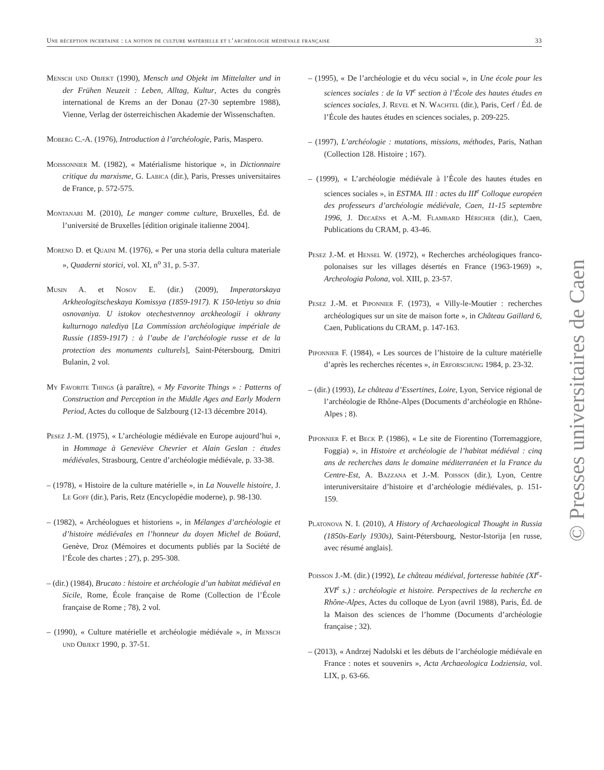Une réception incertaine : la notion de culture matérielle et l’archéologie médiévale française 33
Mensch und Objekt (1990), Mensch und Objekt im Mittelalter und in der Frühen Neuzeit : Leben, Alltag, Kultur, Actes du congrès international de Krems an der Donau (27-30 septembre 1988), Vienne, Verlag der österreichischen Akademie der Wissenschaften.
Moberg C.-A. (1976), Introduction à l’archéologie, Paris, Maspero.
Moissonnier M. (1982), « Matérialisme historique », in Dictionnaire critique du marxisme, G. Labica (dir.), Paris, Presses universitaires de France, p. 572-575.
Montanari M. (2010), Le manger comme culture, Bruxelles, Éd. de l’université de Bruxelles [édition originale italienne 2004].
Moreno D. et Quaini M. (1976), « Per una storia della cultura materiale », Quaderni storici, vol. XI, n<sup>o</sup> 31, p. 5-37.
Musin A. et Nosov E. (dir.) (2009), Imperatorskaya Arkheologitscheskaya Komissya (1859-1917). K 150-letiyu so dnia osnovaniya. U istokov otechestvennoy arckheologii i okhrany kulturnogo nalediya [La Commission archéologique impériale de Russie (1859-1917) : à l’aube de l’archéologie russe et de la protection des monuments culturels], Saint-Pétersbourg, Dmitri Bulanin, 2 vol.
My Favorite Things (à paraître), « My Favorite Things » : Patterns of Construction and Perception in the Middle Ages and Early Modern Period, Actes du colloque de Salzbourg (12-13 décembre 2014).
Pesez J.-M. (1975), « L’archéologie médiévale en Europe aujourd’hui », in Hommage à Geneviève Chevrier et Alain Geslan : études médiévales, Strasbourg, Centre d’archéologie médiévale, p. 33-38.
– (1978), « Histoire de la culture matérielle », in La Nouvelle histoire, J. Le Goff (dir.), Paris, Retz (Encyclopédie moderne), p. 98-130.
– (1982), « Archéologues et historiens », in Mélanges d’archéologie et d’histoire médiévales en l’honneur du doyen Michel de Boüard, Genève, Droz (Mémoires et documents publiés par la Société de l’École des chartes ; 27), p. 295-308.
– (dir.) (1984), Brucato : histoire et archéologie d’un habitat médiéval en Sicile, Rome, École française de Rome (Collection de l’École française de Rome ; 78), 2 vol.
– (1990), « Culture matérielle et archéologie médiévale », in Mensch und Objekt 1990, p. 37-51.
– (1995), « De l’archéologie et du vécu social », in Une école pour les sciences sociales : de la VI<sup>e</sup> section à l’École des hautes études en sciences sociales, J. Revel et N. Wachtel (dir.), Paris, Cerf / Éd. de l’École des hautes études en sciences sociales, p. 209-225.
– (1997), L’archéologie : mutations, missions, méthodes, Paris, Nathan (Collection 128. Histoire ; 167).
– (1999), « L’archéologie médiévale à l’École des hautes études en sciences sociales », in ESTMA. III : actes du III<sup>e</sup> Colloque européen des professeurs d’archéologie médiévale, Caen, 11-15 septembre 1996, J. Decaëns et A.-M. Flambard Héricher (dir.), Caen, Publications du CRAM, p. 43-46.
Pesez J.-M. et Hensel W. (1972), « Recherches archéologiques franco-polonaises sur les villages désertés en France (1963-1969) », Archeologia Polona, vol. XIII, p. 23-57.
Pesez J.-M. et Piponnier F. (1973), « Villy-le-Moutier : recherches archéologiques sur un site de maison forte », in Château Gaillard 6, Caen, Publications du CRAM, p. 147-163.
Piponnier F. (1984), « Les sources de l’histoire de la culture matérielle d’après les recherches récentes », in Erforschung 1984, p. 23-32.
– (dir.) (1993), Le château d’Essertines, Loire, Lyon, Service régional de l’archéologie de Rhône-Alpes (Documents d’archéologie en Rhône-Alpes ; 8).
Piponnier F. et Beck P. (1986), « Le site de Fiorentino (Torremaggiore, Foggia) », in Histoire et archéologie de l’habitat médiéval : cinq ans de recherches dans le domaine méditerranéen et la France du Centre-Est, A. Bazzana et J.-M. Poisson (dir.), Lyon, Centre interuniversitaire d’histoire et d’archéologie médiévales, p. 151-159.
Platonova N. I. (2010), A History of Archaeological Thought in Russia (1850s-Early 1930s), Saint-Pétersbourg, Nestor-Istorija [en russe, avec résumé anglais].
Poisson J.-M. (dir.) (1992), Le château médiéval, forteresse habitée (XI<sup>e</sup>-XVI<sup>e</sup> s.) : archéologie et histoire. Perspectives de la recherche en Rhône-Alpes, Actes du colloque de Lyon (avril 1988), Paris, Éd. de la Maison des sciences de l’homme (Documents d’archéologie française ; 32).
– (2013), « Andrzej Nadolski et les débuts de l’archéologie médiévale en France : notes et souvenirs », Acta Archaeologica Lodziensia, vol. LIX, p. 63-66.
© Presses universitaires de Caen